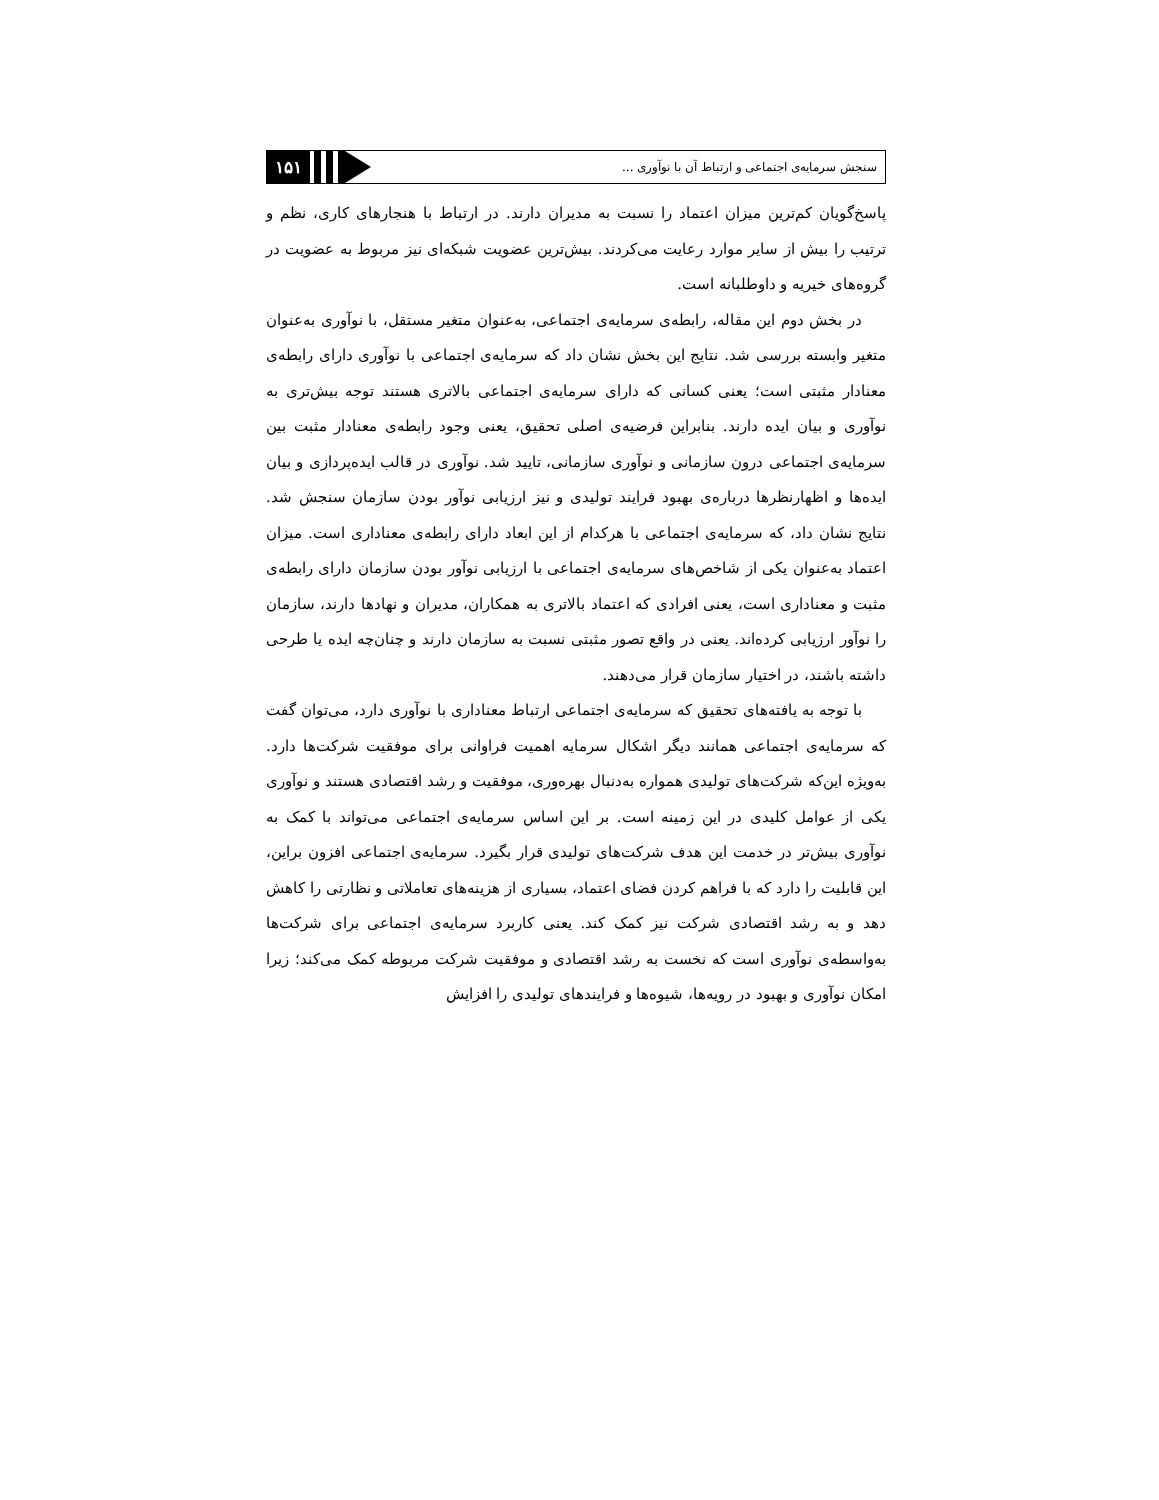۱۵۱
سنجش سرمایه‌ی اجتماعی و ارتباط آن با نوآوری ...
پاسخ‌گویان کم‌ترین میزان اعتماد را نسبت به مدیران دارند. در ارتباط با هنجارهای کاری، نظم و ترتیب را بیش از سایر موارد رعایت می‌کردند. بیش‌ترین عضویت شبکه‌ای نیز مربوط به عضویت در گروه‌های خیریه و داوطلبانه است.
در بخش دوم این مقاله، رابطه‌ی سرمایه‌ی اجتماعی، به‌عنوان متغیر مستقل، با نوآوری به‌عنوان متغیر وابسته بررسی شد. نتایج این بخش نشان داد که سرمایه‌ی اجتماعی با نوآوری دارای رابطه‌ی معنادار مثبتی است؛ یعنی کسانی که دارای سرمایه‌ی اجتماعی بالاتری هستند توجه بیش‌تری به نوآوری و بیان ایده دارند. بنابراین فرضیه‌ی اصلی تحقیق، یعنی وجود رابطه‌ی معنادار مثبت بین سرمایه‌ی اجتماعی درون سازمانی و نوآوری سازمانی، تایید شد. نوآوری در قالب ایده‌پردازی و بیان ایده‌ها و اظهارنظرها درباره‌ی بهبود فرایند تولیدی و نیز ارزیابی نوآور بودن سازمان سنجش شد. نتایج نشان داد، که سرمایه‌ی اجتماعی با هرکدام از این ابعاد دارای رابطه‌ی معناداری است. میزان اعتماد به‌عنوان یکی از شاخص‌های سرمایه‌ی اجتماعی با ارزیابی نوآور بودن سازمان دارای رابطه‌ی مثبت و معناداری است، یعنی افرادی که اعتماد بالاتری به همکاران، مدیران و نهادها دارند، سازمان را نوآور ارزیابی کرده‌اند. یعنی در واقع تصور مثبتی نسبت به سازمان دارند و چنان‌چه ایده یا طرحی داشته باشند، در اختیار سازمان قرار می‌دهند.
با توجه به یافته‌های تحقیق که سرمایه‌ی اجتماعی ارتباط معناداری با نوآوری دارد، می‌توان گفت که سرمایه‌ی اجتماعی همانند دیگر اشکال سرمایه اهمیت فراوانی برای موفقیت شرکت‌ها دارد. به‌ویژه این‌که شرکت‌های تولیدی همواره به‌دنبال بهره‌وری، موفقیت و رشد اقتصادی هستند و نوآوری یکی از عوامل کلیدی در این زمینه است. بر این اساس سرمایه‌ی اجتماعی می‌تواند با کمک به نوآوری بیش‌تر در خدمت این هدف شرکت‌های تولیدی قرار بگیرد. سرمایه‌ی اجتماعی افزون براین، این قابلیت را دارد که با فراهم کردن فضای اعتماد، بسیاری از هزینه‌های تعاملاتی و نظارتی را کاهش دهد و به رشد اقتصادی شرکت نیز کمک کند. یعنی کاربرد سرمایه‌ی اجتماعی برای شرکت‌ها به‌واسطه‌ی نوآوری است که نخست به رشد اقتصادی و موفقیت شرکت مربوطه کمک می‌کند؛ زیرا امکان نوآوری و بهبود در رویه‌ها، شیوه‌ها و فرایندهای تولیدی را افزایش